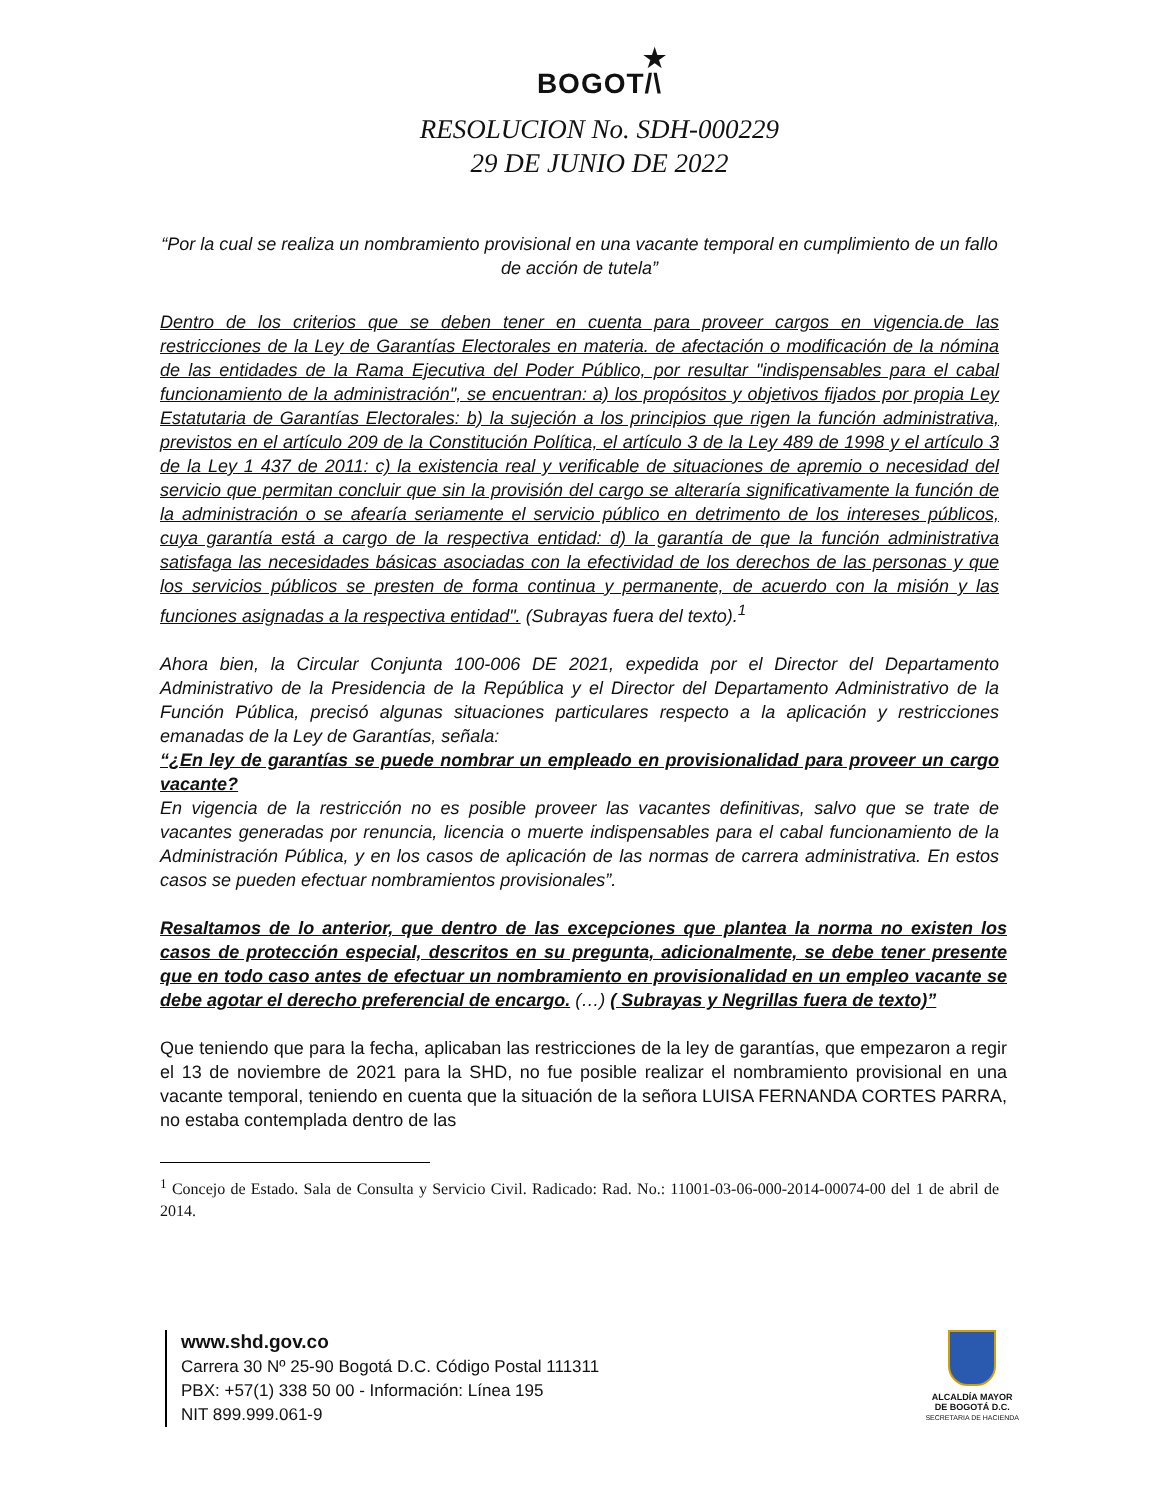★
BOGOT/\
RESOLUCION No. SDH-000229
29 DE JUNIO DE 2022
“Por la cual se realiza un nombramiento provisional en una vacante temporal en cumplimiento de un fallo de acción de tutela”
Dentro de los criterios que se deben tener en cuenta para proveer cargos en vigencia.de las restricciones de la Ley de Garantías Electorales en materia. de afectación o modificación de la nómina de las entidades de la Rama Ejecutiva del Poder Público, por resultar "indispensables para el cabal funcionamiento de la administración", se encuentran: a) los propósitos y objetivos fijados por propia Ley Estatutaria de Garantías Electorales: b) la sujeción a los principios que rigen la función administrativa, previstos en el artículo 209 de la Constitución Política, el artículo 3 de la Ley 489 de 1998 y el artículo 3 de la Ley 1 437 de 2011: c) la existencia real y verificable de situaciones de apremio o necesidad del servicio que permitan concluir que sin la provisión del cargo se alteraría significativamente la función de la administración o se afearía seriamente el servicio público en detrimento de los intereses públicos, cuya garantía está a cargo de la respectiva entidad: d) la garantía de que la función administrativa satisfaga las necesidades básicas asociadas con la efectividad de los derechos de las personas y que los servicios públicos se presten de forma continua y permanente, de acuerdo con la misión y las funciones asignadas a la respectiva entidad". (Subrayas fuera del texto).<sup>1</sup>
Ahora bien, la Circular Conjunta 100-006 DE 2021, expedida por el Director del Departamento Administrativo de la Presidencia de la República y el Director del Departamento Administrativo de la Función Pública, precisó algunas situaciones particulares respecto a la aplicación y restricciones emanadas de la Ley de Garantías, señala:
“¿En ley de garantías se puede nombrar un empleado en provisionalidad para proveer un cargo vacante?
En vigencia de la restricción no es posible proveer las vacantes definitivas, salvo que se trate de vacantes generadas por renuncia, licencia o muerte indispensables para el cabal funcionamiento de la Administración Pública, y en los casos de aplicación de las normas de carrera administrativa. En estos casos se pueden efectuar nombramientos provisionales”.
Resaltamos de lo anterior, que dentro de las excepciones que plantea la norma no existen los casos de protección especial, descritos en su pregunta, adicionalmente, se debe tener presente que en todo caso antes de efectuar un nombramiento en provisionalidad en un empleo vacante se debe agotar el derecho preferencial de encargo. (…) ( Subrayas y Negrillas fuera de texto)”
Que teniendo que para la fecha, aplicaban las restricciones de la ley de garantías, que empezaron a regir el 13 de noviembre de 2021 para la SHD, no fue posible realizar el nombramiento provisional en una vacante temporal, teniendo en cuenta que la situación de la señora LUISA FERNANDA CORTES PARRA, no estaba contemplada dentro de las
<sup>1</sup> Concejo de Estado. Sala de Consulta y Servicio Civil. Radicado: Rad. No.: 11001-03-06-000-2014-00074-00 del 1 de abril de 2014.
www.shd.gov.co
Carrera 30 Nº 25-90 Bogotá D.C. Código Postal 111311
PBX: +57(1) 338 50 00 - Información: Línea 195
NIT 899.999.061-9
ALCALDÍA MAYOR
DE BOGOTÁ D.C.
SECRETARIA DE HACIENDA